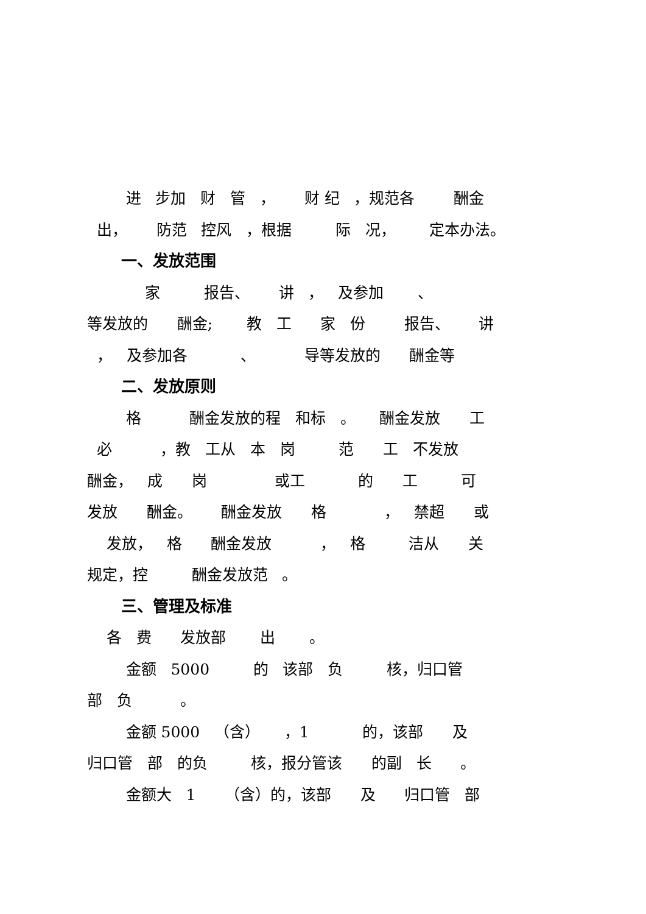进 步加 财 管 ， 财 纪 ，规范各 酬金
出， 防范 控风 ，根据 际 况， 定本办法。
一、发放范围
家 报告、 讲 ， 及参加 、
等发放的 酬金; 教 工 家 份 报告、 讲
， 及参加各 、 导等发放的 酬金等
二、发放原则
格 酬金发放的程 和标 。 酬金发放 工
必 ，教 工从 本 岗 范 工 不发放
酬金， 成 岗 或工 的 工 可
发放 酬金。 酬金发放 格 ， 禁超 或
发放， 格 酬金发放 ， 格 洁从 关
规定，控 酬金发放范 。
三、管理及标准
各 费 发放部 出 。
金额 5000 的 该部 负 核，归口管
部 负 。
金额 5000 （含） ，1 的，该部 及
归口管 部 的负 核，报分管该 的副 长 。
金额大 1 （含）的，该部 及 归口管 部